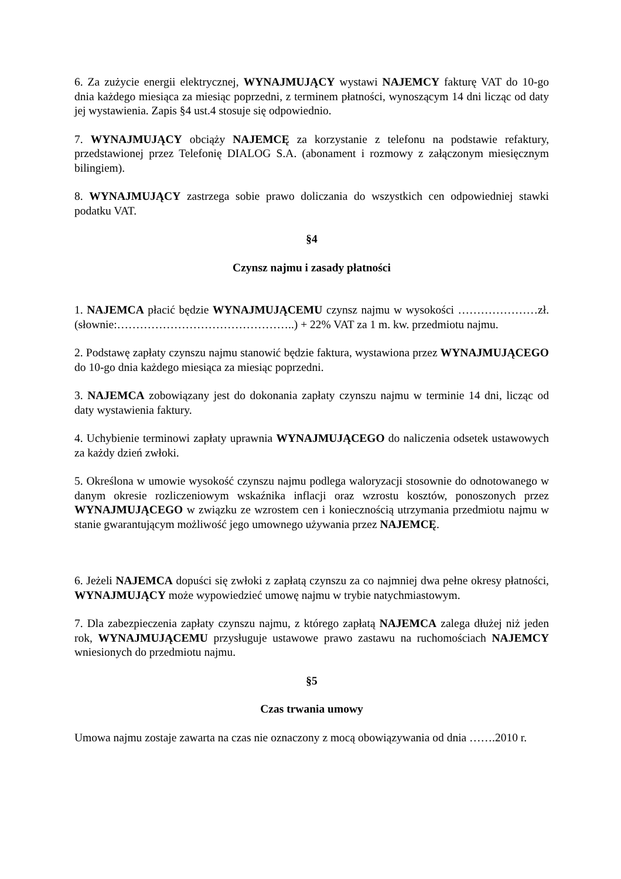6. Za zużycie energii elektrycznej, WYNAJMUJĄCY wystawi NAJEMCY fakturę VAT do 10-go dnia każdego miesiąca za miesiąc poprzedni, z terminem płatności, wynoszącym 14 dni licząc od daty jej wystawienia. Zapis §4 ust.4 stosuje się odpowiednio.
7. WYNAJMUJĄCY obciąży NAJEMCĘ za korzystanie z telefonu na podstawie refaktury, przedstawionej przez Telefonię DIALOG S.A. (abonament i rozmowy z załączonym miesięcznym bilingiem).
8. WYNAJMUJĄCY zastrzega sobie prawo doliczania do wszystkich cen odpowiedniej stawki podatku VAT.
§4
Czynsz najmu i zasady płatności
1. NAJEMCA płacić będzie WYNAJMUJĄCEMU czynsz najmu w wysokości …………………zł. (słownie:………………………………………..) + 22% VAT za 1 m. kw. przedmiotu najmu.
2. Podstawę zapłaty czynszu najmu stanowić będzie faktura, wystawiona przez WYNAJMUJĄCEGO do 10-go dnia każdego miesiąca za miesiąc poprzedni.
3. NAJEMCA zobowiązany jest do dokonania zapłaty czynszu najmu w terminie 14 dni, licząc od daty wystawienia faktury.
4. Uchybienie terminowi zapłaty uprawnia WYNAJMUJĄCEGO do naliczenia odsetek ustawowych za każdy dzień zwłoki.
5. Określona w umowie wysokość czynszu najmu podlega waloryzacji stosownie do odnotowanego w danym okresie rozliczeniowym wskaźnika inflacji oraz wzrostu kosztów, ponoszonych przez WYNAJMUJĄCEGO w związku ze wzrostem cen i koniecznością utrzymania przedmiotu najmu w stanie gwarantującym możliwość jego umownego używania przez NAJEMCĘ.
6. Jeżeli NAJEMCA dopuści się zwłoki z zapłatą czynszu za co najmniej dwa pełne okresy płatności, WYNAJMUJĄCY może wypowiedzieć umowę najmu w trybie natychmiastowym.
7. Dla zabezpieczenia zapłaty czynszu najmu, z którego zapłatą NAJEMCA zalega dłużej niż jeden rok, WYNAJMUJĄCEMU przysługuje ustawowe prawo zastawu na ruchomościach NAJEMCY wniesionych do przedmiotu najmu.
§5
Czas trwania umowy
Umowa najmu zostaje zawarta na czas nie oznaczony z mocą obowiązywania od dnia …….2010 r.